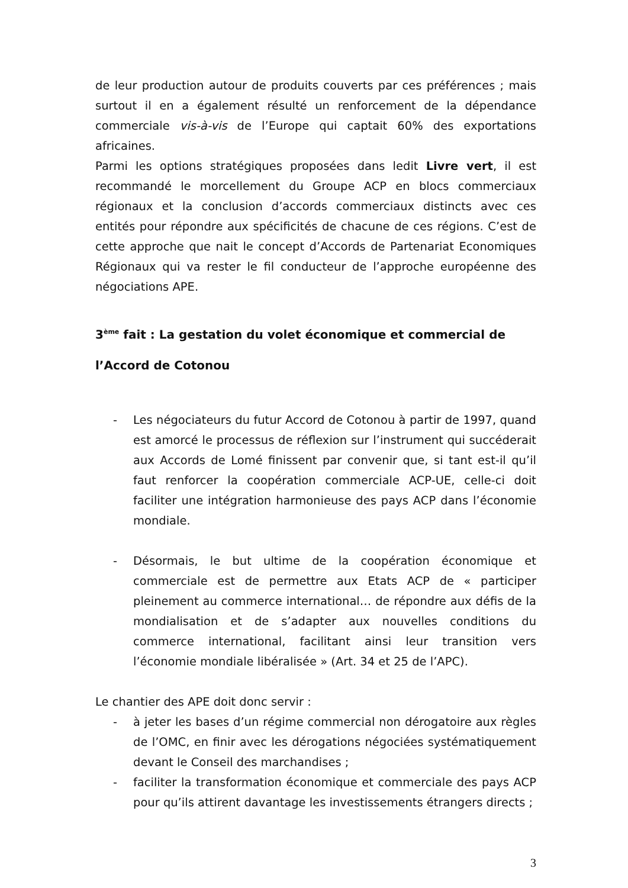de leur production autour de produits couverts par ces préférences ; mais surtout il en a également résulté un renforcement de la dépendance commerciale vis-à-vis de l’Europe qui captait 60% des exportations africaines.
Parmi les options stratégiques proposées dans ledit Livre vert, il est recommandé le morcellement du Groupe ACP en blocs commerciaux régionaux et la conclusion d’accords commerciaux distincts avec ces entités pour répondre aux spécificités de chacune de ces régions. C’est de cette approche que nait le concept d’Accords de Partenariat Economiques Régionaux qui va rester le fil conducteur de l’approche européenne des négociations APE.
3<sup>ème</sup> fait : La gestation du volet économique et commercial de l’Accord de Cotonou
- Les négociateurs du futur Accord de Cotonou à partir de 1997, quand est amorcé le processus de réflexion sur l’instrument qui succéderait aux Accords de Lomé finissent par convenir que, si tant est-il qu’il faut renforcer la coopération commerciale ACP-UE, celle-ci doit faciliter une intégration harmonieuse des pays ACP dans l’économie mondiale.
- Désormais, le but ultime de la coopération économique et commerciale est de permettre aux Etats ACP de « participer pleinement au commerce international… de répondre aux défis de la mondialisation et de s’adapter aux nouvelles conditions du commerce international, facilitant ainsi leur transition vers l’économie mondiale libéralisée » (Art. 34 et 25 de l’APC).
Le chantier des APE doit donc servir :
- à jeter les bases d’un régime commercial non dérogatoire aux règles de l’OMC, en finir avec les dérogations négociées systématiquement devant le Conseil des marchandises ;
- faciliter la transformation économique et commerciale des pays ACP pour qu’ils attirent davantage les investissements étrangers directs ;
3